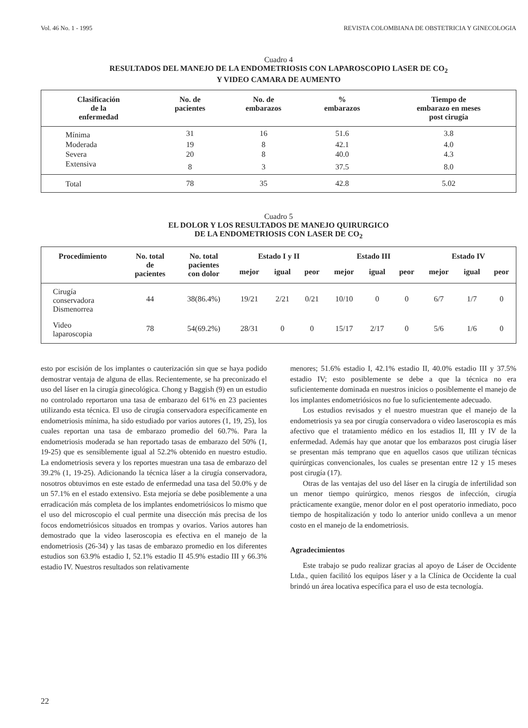Vol. 46 No. 1 - 1995 REVISTA COLOMBIANA DE OBSTETRICIA Y GINECOLOGIA
Cuadro 4
RESULTADOS DEL MANEJO DE LA ENDOMETRIOSIS CON LAPAROSCOPIO LASER DE CO<sub>2</sub>
Y VIDEO CAMARA DE AUMENTO
| Clasificación de la enfermedad | No. de pacientes | No. de embarazos | % embarazos | Tiempo de embarazo en meses post cirugía |
| --- | --- | --- | --- | --- |
| Mínima | 31 | 16 | 51.6 | 3.8 |
| Moderada | 19 | 8 | 42.1 | 4.0 |
| Severa | 20 | 8 | 40.0 | 4.3 |
| Extensiva | 8 | 3 | 37.5 | 8.0 |
| Total | 78 | 35 | 42.8 | 5.02 |
Cuadro 5
EL DOLOR Y LOS RESULTADOS DE MANEJO QUIRURGICO
DE LA ENDOMETRIOSIS CON LASER DE CO<sub>2</sub>
| Procedimiento | No. total de pacientes | No. total pacientes con dolor | Estado I y II | | | Estado III | | | Estado IV | | |
| --- | --- | --- | --- | --- | --- | --- | --- | --- | --- | --- | --- |
| | | | mejor | igual | peor | mejor | igual | peor | mejor | igual | peor |
| Cirugía conservadora Dismenorrea | 44 | 38(86.4%) | 19/21 | 2/21 | 0/21 | 10/10 | 0 | 0 | 6/7 | 1/7 | 0 |
| Video laparoscopia | 78 | 54(69.2%) | 28/31 | 0 | 0 | 15/17 | 2/17 | 0 | 5/6 | 1/6 | 0 |
esto por escisión de los implantes o cauterización sin que se haya podido demostrar ventaja de alguna de ellas. Recientemente, se ha preconizado el uso del láser en la cirugía ginecológica. Chong y Baggish (9) en un estudio no controlado reportaron una tasa de embarazo del 61% en 23 pacientes utilizando esta técnica. El uso de cirugía conservadora específicamente en endometriosis mínima, ha sido estudiado por varios autores (1, 19, 25), los cuales reportan una tasa de embarazo promedio del 60.7%. Para la endometriosis moderada se han reportado tasas de embarazo del 50% (1, 19-25) que es sensiblemente igual al 52.2% obtenido en nuestro estudio. La endometriosis severa y los reportes muestran una tasa de embarazo del 39.2% (1, 19-25). Adicionando la técnica láser a la cirugía conservadora, nosotros obtuvimos en este estado de enfermedad una tasa del 50.0% y de un 57.1% en el estado extensivo. Esta mejoría se debe posiblemente a una erradicación más completa de los implantes endometriósicos lo mismo que el uso del microscopio el cual permite una disección más precisa de los focos endometriósicos situados en trompas y ovarios. Varios autores han demostrado que la video laseroscopia es efectiva en el manejo de la endometriosis (26-34) y las tasas de embarazo promedio en los diferentes estudios son 63.9% estadio I, 52.1% estadio II 45.9% estadio III y 66.3% estadio IV. Nuestros resultados son relativamente
menores; 51.6% estadio I, 42.1% estadio II, 40.0% estadio III y 37.5% estadio IV; esto posiblemente se debe a que la técnica no era suficientemente dominada en nuestros inicios o posiblemente el manejo de los implantes endometriósicos no fue lo suficientemente adecuado.
Los estudios revisados y el nuestro muestran que el manejo de la endometriosis ya sea por cirugía conservadora o video laseroscopia es más afectivo que el tratamiento médico en los estadios II, III y IV de la enfermedad. Además hay que anotar que los embarazos post cirugía láser se presentan más temprano que en aquellos casos que utilizan técnicas quirúrgicas convencionales, los cuales se presentan entre 12 y 15 meses post cirugía (17).
Otras de las ventajas del uso del láser en la cirugía de infertilidad son un menor tiempo quirúrgico, menos riesgos de infección, cirugía prácticamente exangüe, menor dolor en el post operatorio inmediato, poco tiempo de hospitalización y todo lo anterior unido conlleva a un menor costo en el manejo de la endometriosis.
Agradecimientos
Este trabajo se pudo realizar gracias al apoyo de Láser de Occidente Ltda., quien facilitó los equipos láser y a la Clínica de Occidente la cual brindó un área locativa específica para el uso de esta tecnología.
22